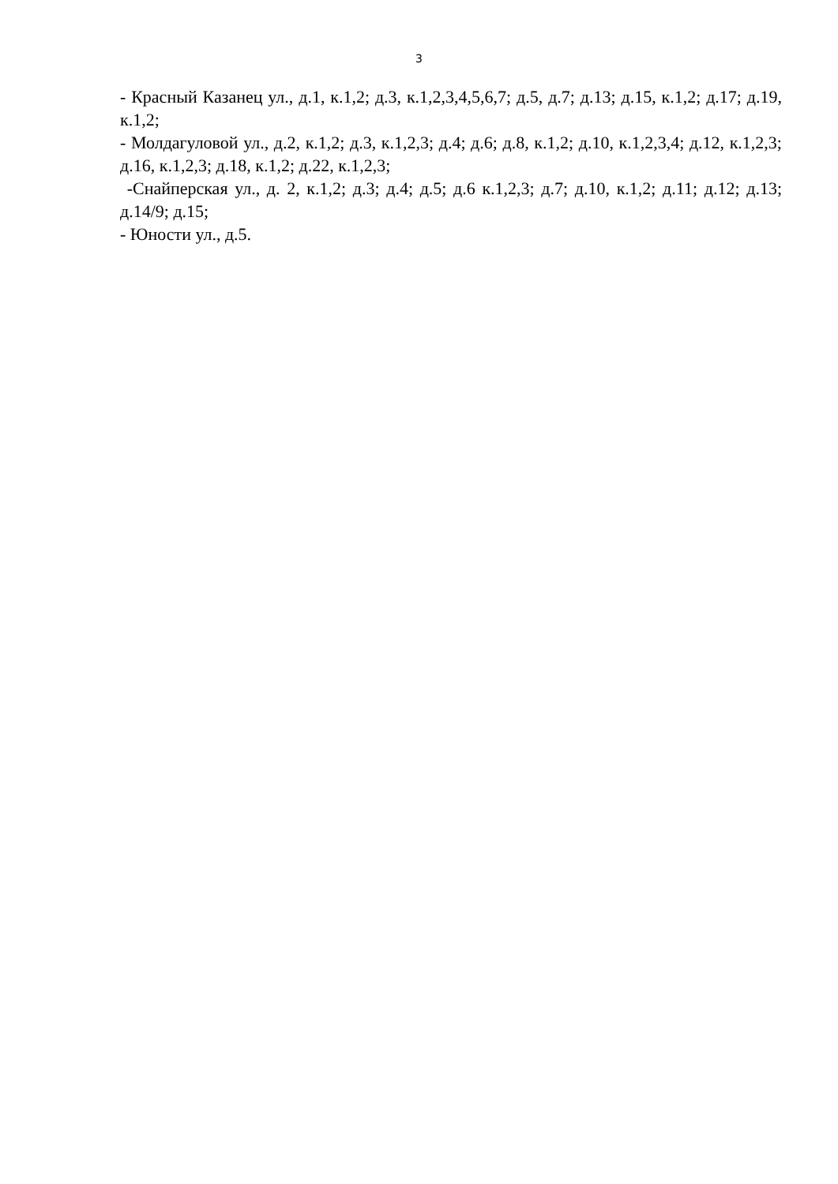3
- Красный Казанец ул., д.1, к.1,2; д.3, к.1,2,3,4,5,6,7; д.5, д.7; д.13; д.15, к.1,2; д.17; д.19, к.1,2;
- Молдагуловой ул., д.2, к.1,2; д.3, к.1,2,3; д.4; д.6; д.8, к.1,2; д.10, к.1,2,3,4; д.12, к.1,2,3; д.16, к.1,2,3; д.18, к.1,2; д.22, к.1,2,3;
-Снайперская ул., д. 2, к.1,2; д.3; д.4; д.5; д.6 к.1,2,3; д.7; д.10, к.1,2; д.11; д.12; д.13; д.14/9; д.15;
- Юности ул., д.5.